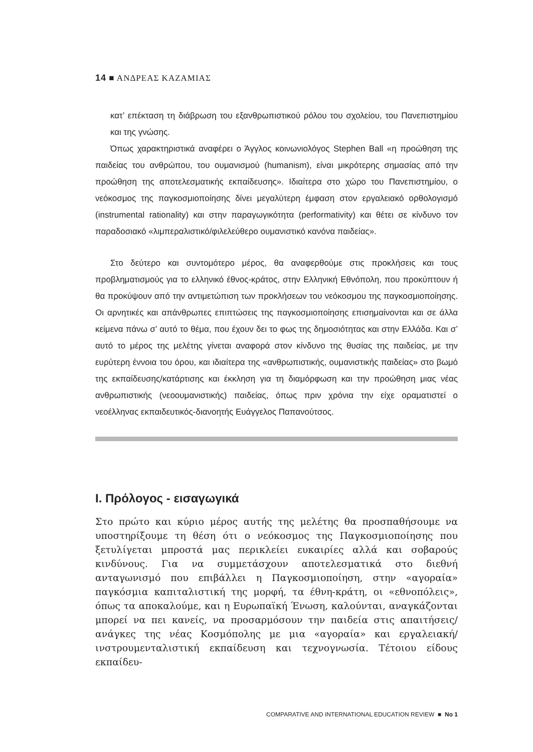14 ■ ΑΝΔΡΕΑΣ ΚΑΖΑΜΙΑΣ
κατ’ επέκταση τη διάβρωση του εξανθρωπιστικού ρόλου του σχολείου, του Πανεπιστημίου και της γνώσης.
Όπως χαρακτηριστικά αναφέρει ο Άγγλος κοινωνιολόγος Stephen Ball «η προώθηση της παιδείας του ανθρώπου, του ουμανισμού (humanism), είναι μικρότερης σημασίας από την προώθηση της αποτελεσματικής εκπαίδευσης». Ιδιαίτερα στο χώρο του Πανεπιστημίου, ο νεόκοσμος της παγκοσμιοποίησης δίνει μεγαλύτερη έμφαση στον εργαλειακό ορθολογισμό (instrumental rationality) και στην παραγωγικότητα (performativity) και θέτει σε κίνδυνο τον παραδοσιακό «λιμπεραλιστικό/φιλελεύθερο ουμανιστικό κανόνα παιδείας».
Στο δεύτερο και συντομότερο μέρος, θα αναφερθούμε στις προκλήσεις και τους προβληματισμούς για το ελληνικό έθνος-κράτος, στην Ελληνική Εθνόπολη, που προκύπτουν ή θα προκύψουν από την αντιμετώπιση των προκλήσεων του νεόκοσμου της παγκοσμιοποίησης. Οι αρνητικές και απάνθρωπες επιπτώσεις της παγκοσμιοποίησης επισημαίνονται και σε άλλα κείμενα πάνω σ’ αυτό το θέμα, που έχουν δει το φως της δημοσιότητας και στην Ελλάδα. Και σ’ αυτό το μέρος της μελέτης γίνεται αναφορά στον κίνδυνο της θυσίας της παιδείας, με την ευρύτερη έννοια του όρου, και ιδιαίτερα της «ανθρωπιστικής, ουμανιστικής παιδείας» στο βωμό της εκπαίδευσης/κατάρτισης και έκκληση για τη διαμόρφωση και την προώθηση μιας νέας ανθρωπιστικής (νεοουμανιστικής) παιδείας, όπως πριν χρόνια την είχε οραματιστεί ο νεοέλληνας εκπαιδευτικός-διανοητής Ευάγγελος Παπανούτσος.
Ι. Πρόλογος - εισαγωγικά
Στο πρώτο και κύριο μέρος αυτής της μελέτης θα προσπαθήσουμε να υποστηρίξουμε τη θέση ότι ο νεόκοσμος της Παγκοσμιοποίησης που ξετυλίγεται μπροστά μας περικλείει ευκαιρίες αλλά και σοβαρούς κινδύνους. Για να συμμετάσχουν αποτελεσματικά στο διεθνή ανταγωνισμό που επιβάλλει η Παγκοσμιοποίηση, στην «αγοραία» παγκόσμια καπιταλιστική της μορφή, τα έθνη-κράτη, οι «εθνοπόλεις», όπως τα αποκαλούμε, και η Ευρωπαϊκή Ένωση, καλούνται, αναγκάζονται μπορεί να πει κανείς, να προσαρμόσουν την παιδεία στις απαιτήσεις/ανάγκες της νέας Κοσμόπολης με μια «αγοραία» και εργαλειακή/ινστρουμενταλιστική εκπαίδευση και τεχνογνωσία. Τέτοιου είδους εκπαίδευ-
COMPARATIVE AND INTERNATIONAL EDUCATION REVIEW ■ No 1